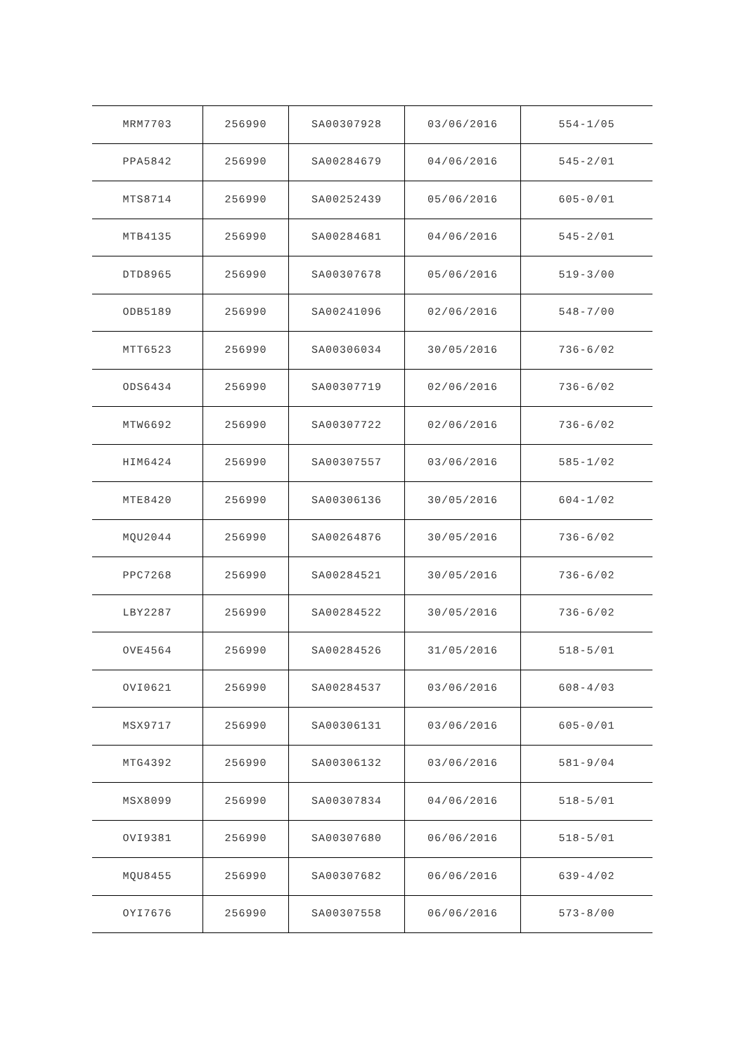| MRM7703 | 256990 | SA00307928 | 03/06/2016 | 554-1/05 |
| PPA5842 | 256990 | SA00284679 | 04/06/2016 | 545-2/01 |
| MTS8714 | 256990 | SA00252439 | 05/06/2016 | 605-0/01 |
| MTB4135 | 256990 | SA00284681 | 04/06/2016 | 545-2/01 |
| DTD8965 | 256990 | SA00307678 | 05/06/2016 | 519-3/00 |
| ODB5189 | 256990 | SA00241096 | 02/06/2016 | 548-7/00 |
| MTT6523 | 256990 | SA00306034 | 30/05/2016 | 736-6/02 |
| ODS6434 | 256990 | SA00307719 | 02/06/2016 | 736-6/02 |
| MTW6692 | 256990 | SA00307722 | 02/06/2016 | 736-6/02 |
| HIM6424 | 256990 | SA00307557 | 03/06/2016 | 585-1/02 |
| MTE8420 | 256990 | SA00306136 | 30/05/2016 | 604-1/02 |
| MQU2044 | 256990 | SA00264876 | 30/05/2016 | 736-6/02 |
| PPC7268 | 256990 | SA00284521 | 30/05/2016 | 736-6/02 |
| LBY2287 | 256990 | SA00284522 | 30/05/2016 | 736-6/02 |
| OVE4564 | 256990 | SA00284526 | 31/05/2016 | 518-5/01 |
| OVI0621 | 256990 | SA00284537 | 03/06/2016 | 608-4/03 |
| MSX9717 | 256990 | SA00306131 | 03/06/2016 | 605-0/01 |
| MTG4392 | 256990 | SA00306132 | 03/06/2016 | 581-9/04 |
| MSX8099 | 256990 | SA00307834 | 04/06/2016 | 518-5/01 |
| OVI9381 | 256990 | SA00307680 | 06/06/2016 | 518-5/01 |
| MQU8455 | 256990 | SA00307682 | 06/06/2016 | 639-4/02 |
| OYI7676 | 256990 | SA00307558 | 06/06/2016 | 573-8/00 |